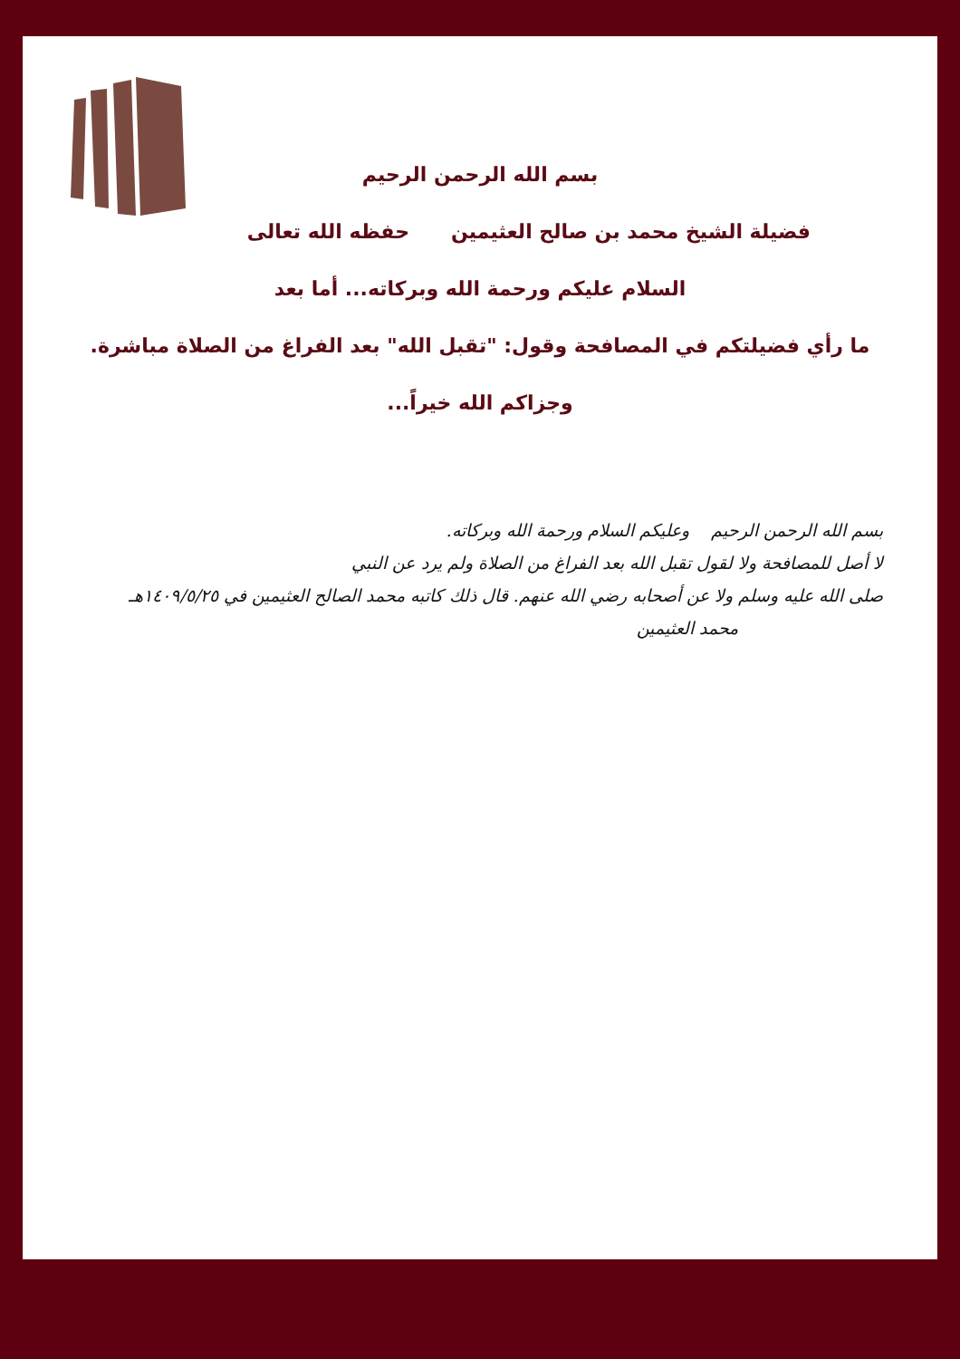بسم الله الرحمن الرحيم
فضيلة الشيخ محمد بن صالح العثيمين حفظه الله تعالى
السلام عليكم ورحمة الله وبركاته... أما بعد
ما رأي فضيلتكم في المصافحة وقول: "تقبل الله" بعد الفراغ من الصلاة مباشرة.
وجزاكم الله خيراً...
بسم الله الرحمن الرحيم وعليكم السلام ورحمة الله وبركاته.
لا أصل للمصافحة ولا لقول تقبل الله بعد الفراغ من الصلاة ولم يرد عن النبي
صلى الله عليه وسلم ولا عن أصحابه رضي الله عنهم. قال ذلك كاتبه محمد الصالح العثيمين في ١٤٠٩/٥/٢٥هـ
محمد العثيمين